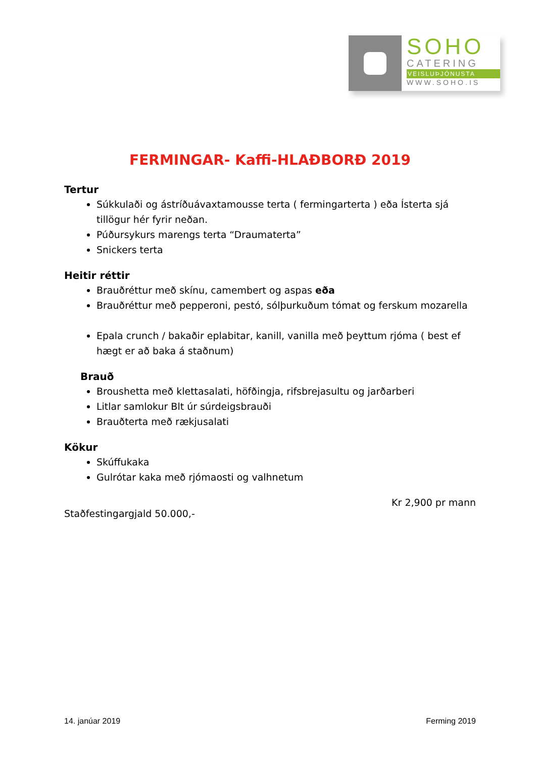SOHO
CATERING
VEISLUÞJÓNUSTA
WWW.SOHO.IS
FERMINGAR- Kaffi-HLAÐBORÐ 2019
Tertur
Súkkulaði og ástríðuávaxtamousse terta ( fermingarterta ) eða Ísterta sjá tillögur hér fyrir neðan.
Púðursykurs marengs terta “Draumaterta”
Snickers terta
Heitir réttir
Brauðréttur með skínu, camembert og aspas eða
Brauðréttur með pepperoni, pestó, sólþurkuðum tómat og ferskum mozarella
Epala crunch / bakaðir eplabitar, kanill, vanilla með þeyttum rjóma ( best ef hægt er að baka á staðnum)
Brauð
Broushetta með klettasalati, höfðingja, rifsbrejasultu og jarðarberi
Litlar samlokur Blt úr súrdeigsbrauði
Brauðterta með rækjusalati
Kökur
Skúffukaka
Gulrótar kaka með rjómaosti og valhnetum
Kr 2,900 pr mann
Staðfestingargjald 50.000,-
14. janúar 2019 Ferming 2019